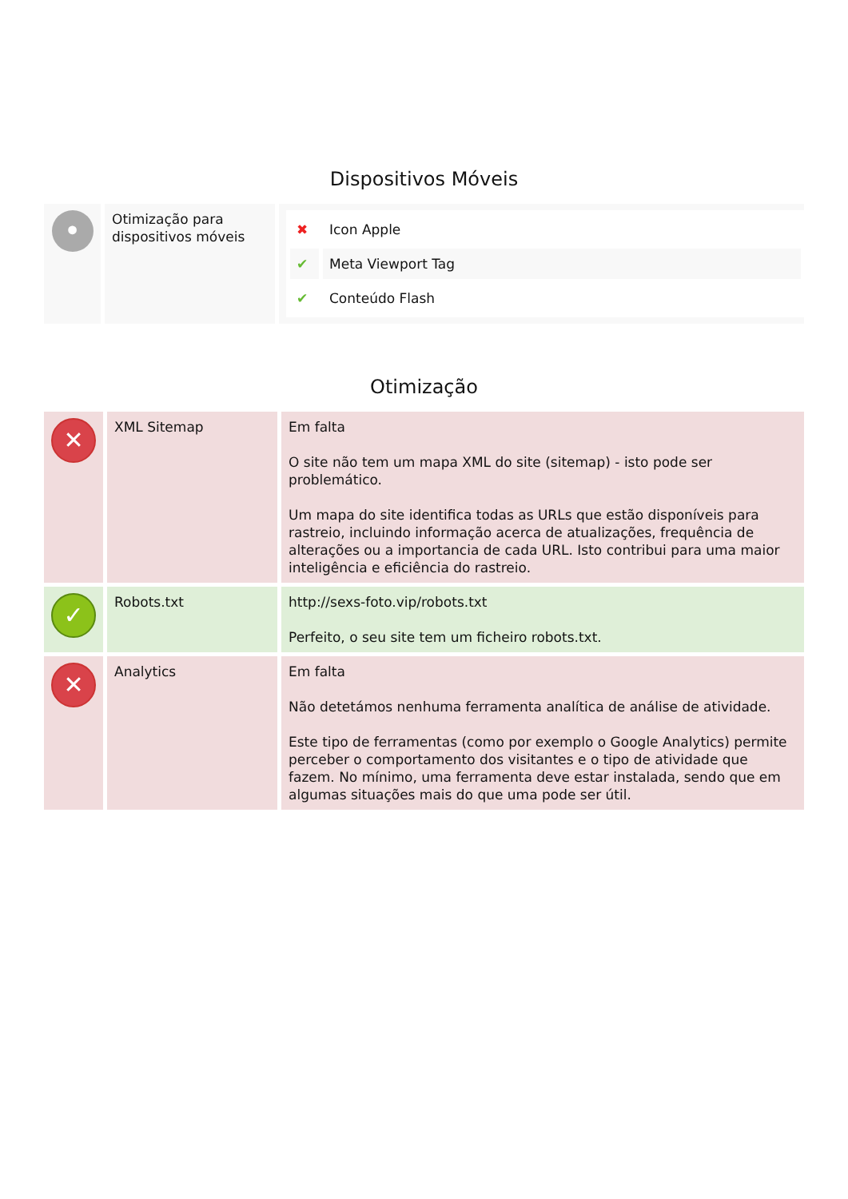Dispositivos Móveis
| • | Otimização para dispositivos móveis | / ✖ / Icon Apple / / ✔ / Meta Viewport Tag / / ✔ / Conteúdo Flash / |
Otimização
| ✕ | XML Sitemap | Em falta O site não tem um mapa XML do site (sitemap) - isto pode ser problemático. Um mapa do site identifica todas as URLs que estão disponíveis para rastreio, incluindo informação acerca de atualizações, frequência de alterações ou a importancia de cada URL. Isto contribui para uma maior inteligência e eficiência do rastreio. |
| ✓ | Robots.txt | http://sexs-foto.vip/robots.txt Perfeito, o seu site tem um ficheiro robots.txt. |
| ✕ | Analytics | Em falta Não detetámos nenhuma ferramenta analítica de análise de atividade. Este tipo de ferramentas (como por exemplo o Google Analytics) permite perceber o comportamento dos visitantes e o tipo de atividade que fazem. No mínimo, uma ferramenta deve estar instalada, sendo que em algumas situações mais do que uma pode ser útil. |